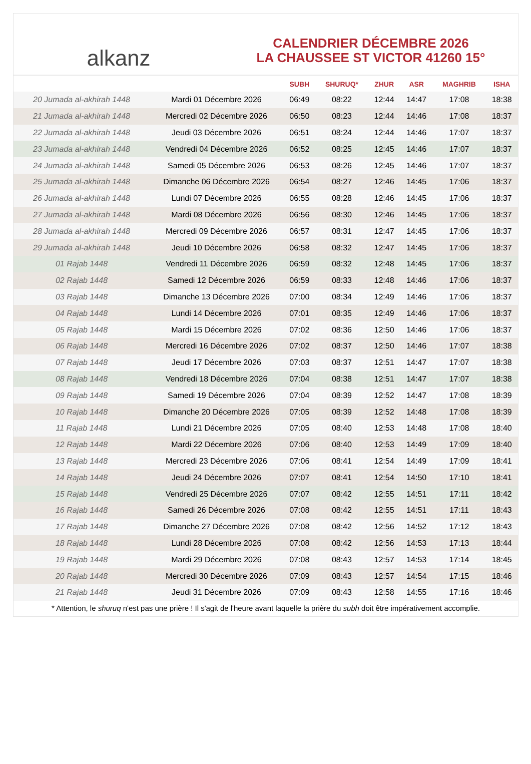alkanz
CALENDRIER DÉCEMBRE 2026
LA CHAUSSEE ST VICTOR 41260 15°
| | | SUBH | SHURUQ* | ZHUR | ASR | MAGHRIB | ISHA |
| --- | --- | --- | --- | --- | --- | --- | --- |
| 20 Jumada al-akhirah 1448 | Mardi 01 Décembre 2026 | 06:49 | 08:22 | 12:44 | 14:47 | 17:08 | 18:38 |
| 21 Jumada al-akhirah 1448 | Mercredi 02 Décembre 2026 | 06:50 | 08:23 | 12:44 | 14:46 | 17:08 | 18:37 |
| 22 Jumada al-akhirah 1448 | Jeudi 03 Décembre 2026 | 06:51 | 08:24 | 12:44 | 14:46 | 17:07 | 18:37 |
| 23 Jumada al-akhirah 1448 | Vendredi 04 Décembre 2026 | 06:52 | 08:25 | 12:45 | 14:46 | 17:07 | 18:37 |
| 24 Jumada al-akhirah 1448 | Samedi 05 Décembre 2026 | 06:53 | 08:26 | 12:45 | 14:46 | 17:07 | 18:37 |
| 25 Jumada al-akhirah 1448 | Dimanche 06 Décembre 2026 | 06:54 | 08:27 | 12:46 | 14:45 | 17:06 | 18:37 |
| 26 Jumada al-akhirah 1448 | Lundi 07 Décembre 2026 | 06:55 | 08:28 | 12:46 | 14:45 | 17:06 | 18:37 |
| 27 Jumada al-akhirah 1448 | Mardi 08 Décembre 2026 | 06:56 | 08:30 | 12:46 | 14:45 | 17:06 | 18:37 |
| 28 Jumada al-akhirah 1448 | Mercredi 09 Décembre 2026 | 06:57 | 08:31 | 12:47 | 14:45 | 17:06 | 18:37 |
| 29 Jumada al-akhirah 1448 | Jeudi 10 Décembre 2026 | 06:58 | 08:32 | 12:47 | 14:45 | 17:06 | 18:37 |
| 01 Rajab 1448 | Vendredi 11 Décembre 2026 | 06:59 | 08:32 | 12:48 | 14:45 | 17:06 | 18:37 |
| 02 Rajab 1448 | Samedi 12 Décembre 2026 | 06:59 | 08:33 | 12:48 | 14:46 | 17:06 | 18:37 |
| 03 Rajab 1448 | Dimanche 13 Décembre 2026 | 07:00 | 08:34 | 12:49 | 14:46 | 17:06 | 18:37 |
| 04 Rajab 1448 | Lundi 14 Décembre 2026 | 07:01 | 08:35 | 12:49 | 14:46 | 17:06 | 18:37 |
| 05 Rajab 1448 | Mardi 15 Décembre 2026 | 07:02 | 08:36 | 12:50 | 14:46 | 17:06 | 18:37 |
| 06 Rajab 1448 | Mercredi 16 Décembre 2026 | 07:02 | 08:37 | 12:50 | 14:46 | 17:07 | 18:38 |
| 07 Rajab 1448 | Jeudi 17 Décembre 2026 | 07:03 | 08:37 | 12:51 | 14:47 | 17:07 | 18:38 |
| 08 Rajab 1448 | Vendredi 18 Décembre 2026 | 07:04 | 08:38 | 12:51 | 14:47 | 17:07 | 18:38 |
| 09 Rajab 1448 | Samedi 19 Décembre 2026 | 07:04 | 08:39 | 12:52 | 14:47 | 17:08 | 18:39 |
| 10 Rajab 1448 | Dimanche 20 Décembre 2026 | 07:05 | 08:39 | 12:52 | 14:48 | 17:08 | 18:39 |
| 11 Rajab 1448 | Lundi 21 Décembre 2026 | 07:05 | 08:40 | 12:53 | 14:48 | 17:08 | 18:40 |
| 12 Rajab 1448 | Mardi 22 Décembre 2026 | 07:06 | 08:40 | 12:53 | 14:49 | 17:09 | 18:40 |
| 13 Rajab 1448 | Mercredi 23 Décembre 2026 | 07:06 | 08:41 | 12:54 | 14:49 | 17:09 | 18:41 |
| 14 Rajab 1448 | Jeudi 24 Décembre 2026 | 07:07 | 08:41 | 12:54 | 14:50 | 17:10 | 18:41 |
| 15 Rajab 1448 | Vendredi 25 Décembre 2026 | 07:07 | 08:42 | 12:55 | 14:51 | 17:11 | 18:42 |
| 16 Rajab 1448 | Samedi 26 Décembre 2026 | 07:08 | 08:42 | 12:55 | 14:51 | 17:11 | 18:43 |
| 17 Rajab 1448 | Dimanche 27 Décembre 2026 | 07:08 | 08:42 | 12:56 | 14:52 | 17:12 | 18:43 |
| 18 Rajab 1448 | Lundi 28 Décembre 2026 | 07:08 | 08:42 | 12:56 | 14:53 | 17:13 | 18:44 |
| 19 Rajab 1448 | Mardi 29 Décembre 2026 | 07:08 | 08:43 | 12:57 | 14:53 | 17:14 | 18:45 |
| 20 Rajab 1448 | Mercredi 30 Décembre 2026 | 07:09 | 08:43 | 12:57 | 14:54 | 17:15 | 18:46 |
| 21 Rajab 1448 | Jeudi 31 Décembre 2026 | 07:09 | 08:43 | 12:58 | 14:55 | 17:16 | 18:46 |
* Attention, le shuruq n'est pas une prière ! Il s'agit de l'heure avant laquelle la prière du subh doit être impérativement accomplie.